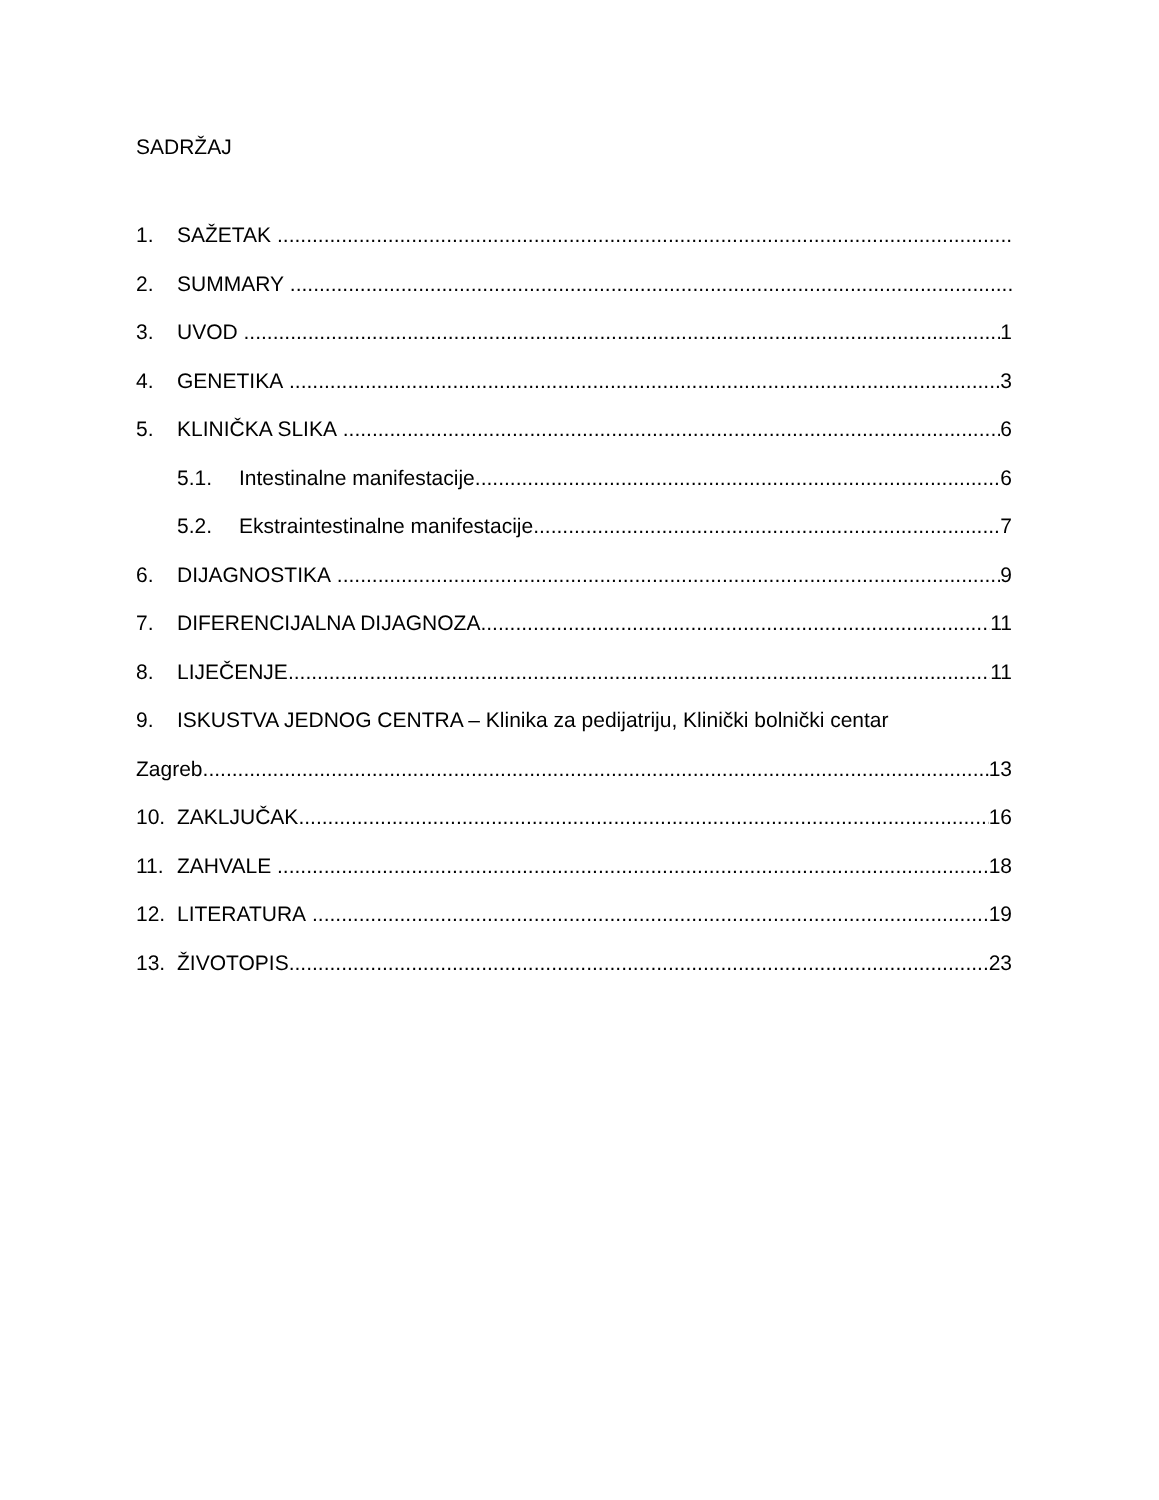SADRŽAJ
1. SAŽETAK
2. SUMMARY
3. UVOD 1
4. GENETIKA 3
5. KLINIČKA SLIKA 6
5.1. Intestinalne manifestacije 6
5.2. Ekstraintestinalne manifestacije 7
6. DIJAGNOSTIKA 9
7. DIFERENCIJALNA DIJAGNOZA 11
8. LIJEČENJE 11
9. ISKUSTVA JEDNOG CENTRA – Klinika za pedijatriju, Klinički bolnički centar
Zagreb 13
10. ZAKLJUČAK 16
11. ZAHVALE 18
12. LITERATURA 19
13. ŽIVOTOPIS 23